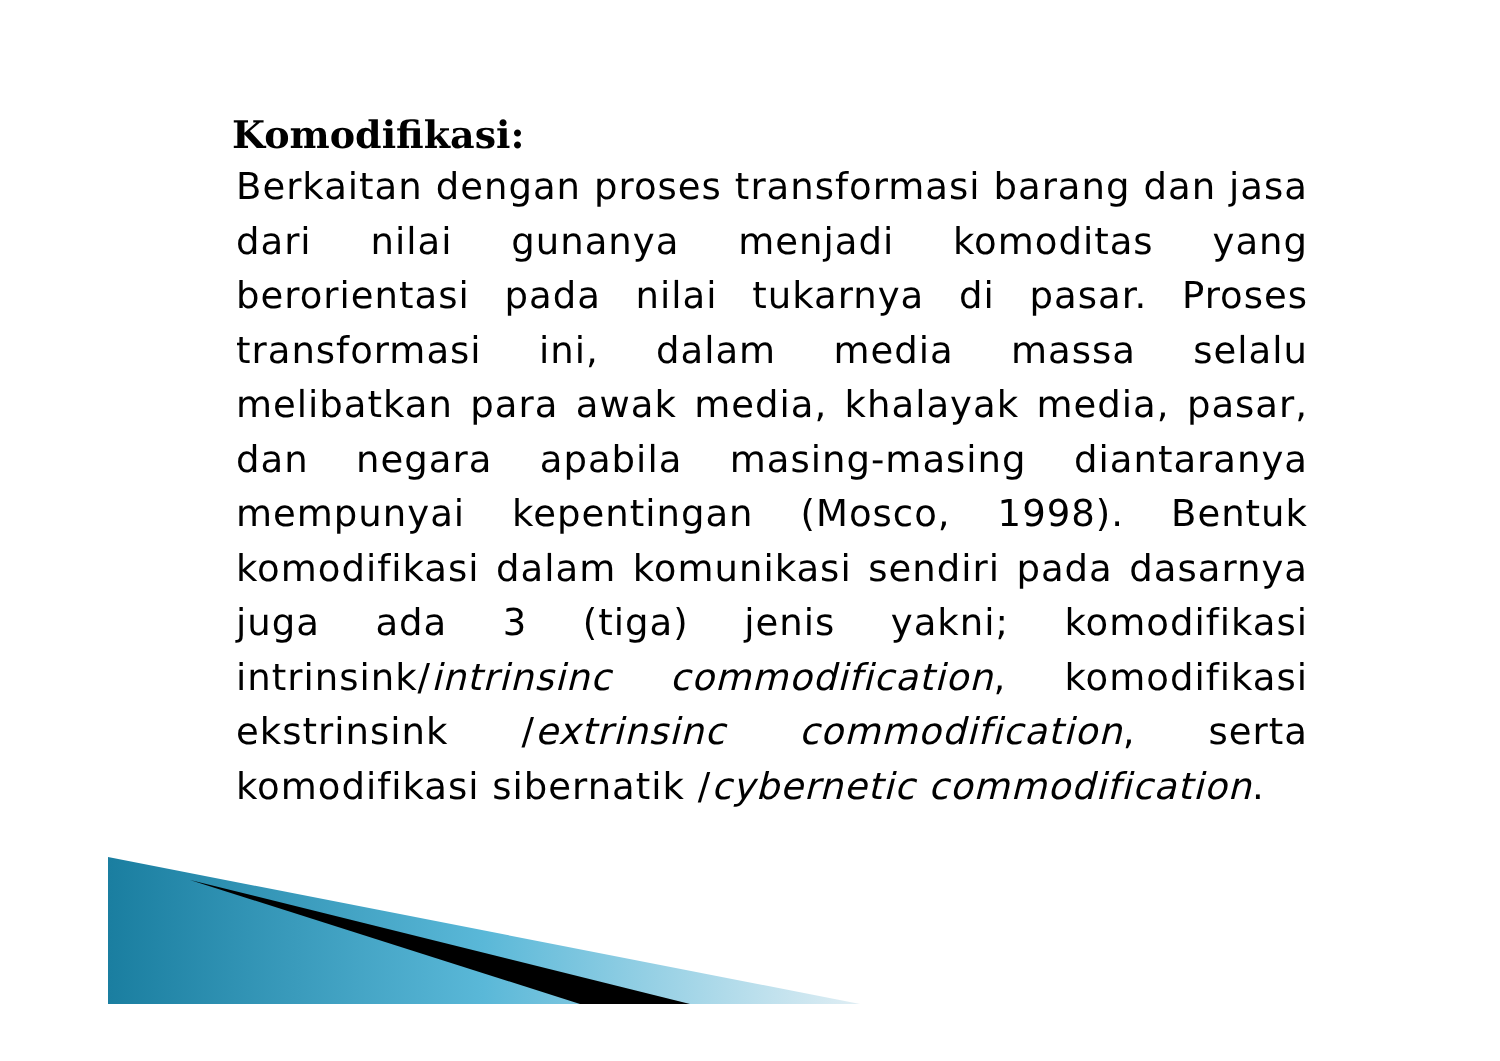Komodifikasi:
Berkaitan dengan proses transformasi barang dan jasa dari nilai gunanya menjadi komoditas yang berorientasi pada nilai tukarnya di pasar. Proses transformasi ini, dalam media massa selalu melibatkan para awak media, khalayak media, pasar, dan negara apabila masing-masing diantaranya mempunyai kepentingan (Mosco, 1998). Bentuk komodifikasi dalam komunikasi sendiri pada dasarnya juga ada 3 (tiga) jenis yakni; komodifikasi intrinsink/intrinsinc commodification, komodifikasi ekstrinsink /extrinsinc commodification, serta komodifikasi sibernatik /cybernetic commodification.